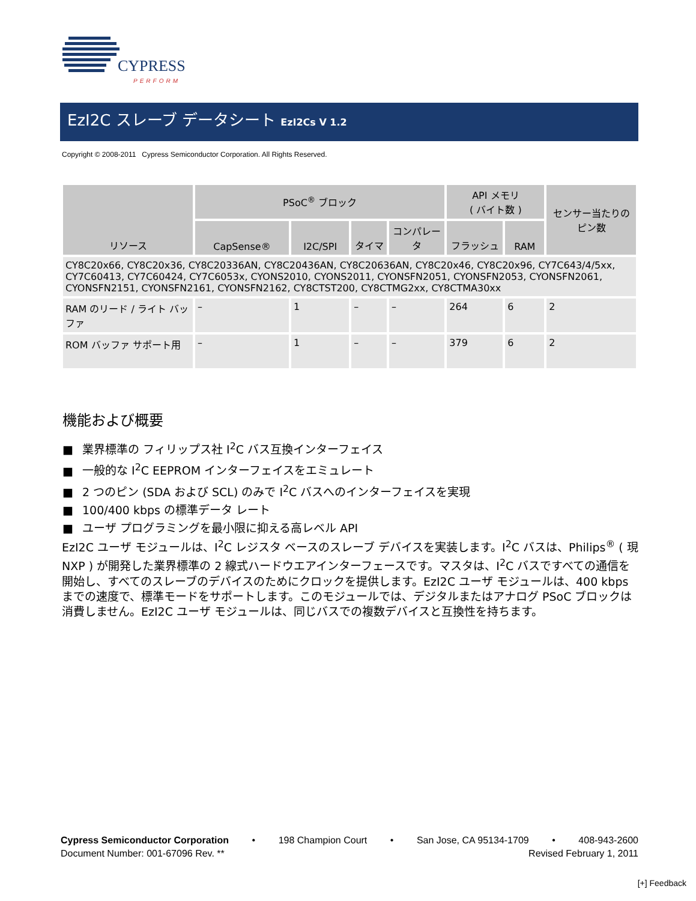CYPRESS
PERFORM
EzI2C スレーブ データシート EzI2Cs V 1.2
Copyright © 2008-2011 Cypress Semiconductor Corporation. All Rights Reserved.
| リソース | PSoC<sup>®</sup> ブロック | | | | API メモリ ( バイト数 ) | | センサー当たりのピン数 |
| --- | --- | --- | --- | --- | --- | --- | --- |
| | CapSense® | I2C/SPI | タイマ | コンパレータ | フラッシュ | RAM | |
| CY8C20x66, CY8C20x36, CY8C20336AN, CY8C20436AN, CY8C20636AN, CY8C20x46, CY8C20x96, CY7C643/4/5xx, CY7C60413, CY7C60424, CY7C6053x, CYONS2010, CYONS2011, CYONSFN2051, CYONSFN2053, CYONSFN2061, CYONSFN2151, CYONSFN2161, CYONSFN2162, CY8CTST200, CY8CTMG2xx, CY8CTMA30xx | | | | | | | |
| RAM のリード / ライト バッファ | – | 1 | – | – | 264 | 6 | 2 |
| ROM バッファ サポート用 | – | 1 | – | – | 379 | 6 | 2 |
機能および概要
■ 業界標準の フィリップス社 I<sup>2</sup>C バス互換インターフェイス
■ 一般的な I<sup>2</sup>C EEPROM インターフェイスをエミュレート
■ 2 つのピン (SDA および SCL) のみで I<sup>2</sup>C バスへのインターフェイスを実現
■ 100/400 kbps の標準データ レート
■ ユーザ プログラミングを最小限に抑える高レベル API
EzI2C ユーザ モジュールは、I<sup>2</sup>C レジスタ ベースのスレーブ デバイスを実装します。I<sup>2</sup>C バスは、Philips<sup>®</sup> ( 現 NXP ) が開発した業界標準の 2 線式ハードウエアインターフェースです。マスタは、I<sup>2</sup>C バスですべての通信を開始し、すべてのスレーブのデバイスのためにクロックを提供します。EzI2C ユーザ モジュールは、400 kbps までの速度で、標準モードをサポートします。このモジュールでは、デジタルまたはアナログ PSoC ブロックは消費しません。EzI2C ユーザ モジュールは、同じバスでの複数デバイスと互換性を持ちます。
Cypress Semiconductor Corporation • 198 Champion Court • San Jose, CA 95134-1709 • 408-943-2600
Document Number: 001-67096 Rev. ** Revised February 1, 2011
[+] Feedback